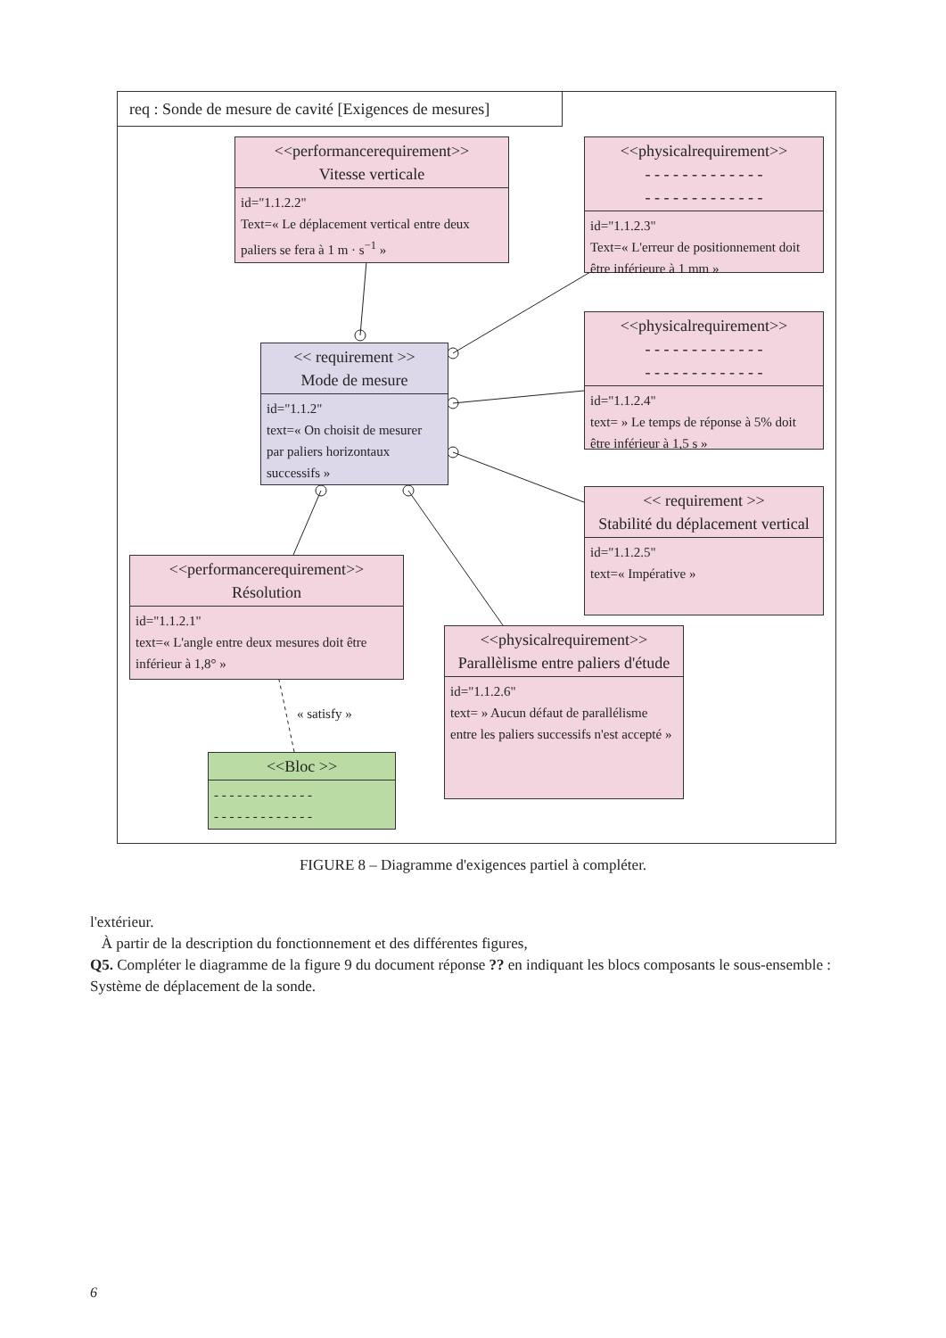req : Sonde de mesure de cavité [Exigences de mesures]
<<performancerequirement>>
Vitesse verticale
id="1.1.2.2"
Text=« Le déplacement vertical entre deux paliers se fera à 1 m · s<sup>−1</sup> »
<<physicalrequirement>>
- - - - - - - - - - - - -
- - - - - - - - - - - - -
id="1.1.2.3"
Text=« L'erreur de positionnement doit être inférieure à 1 mm »
<<physicalrequirement>>
- - - - - - - - - - - - -
- - - - - - - - - - - - -
id="1.1.2.4"
text= » Le temps de réponse à 5% doit être inférieur à 1,5 s »
<< requirement >>
Mode de mesure
id="1.1.2"
text=« On choisit de mesurer par paliers horizontaux successifs »
<< requirement >>
Stabilité du déplacement vertical
id="1.1.2.5"
text=« Impérative »
<<performancerequirement>>
Résolution
id="1.1.2.1"
text=« L'angle entre deux mesures doit être inférieur à 1,8° »
« satisfy »
<<physicalrequirement>>
Parallèlisme entre paliers d'étude
id="1.1.2.6"
text= » Aucun défaut de parallélisme entre les paliers successifs n'est accepté »
<<Bloc >>
- - - - - - - - - - - - -
- - - - - - - - - - - - -
FIGURE 8 – Diagramme d'exigences partiel à compléter.
l'extérieur.
À partir de la description du fonctionnement et des différentes figures,
Q5. Compléter le diagramme de la figure 9 du document réponse ?? en indiquant les blocs composants le sous-ensemble : Système de déplacement de la sonde.
6